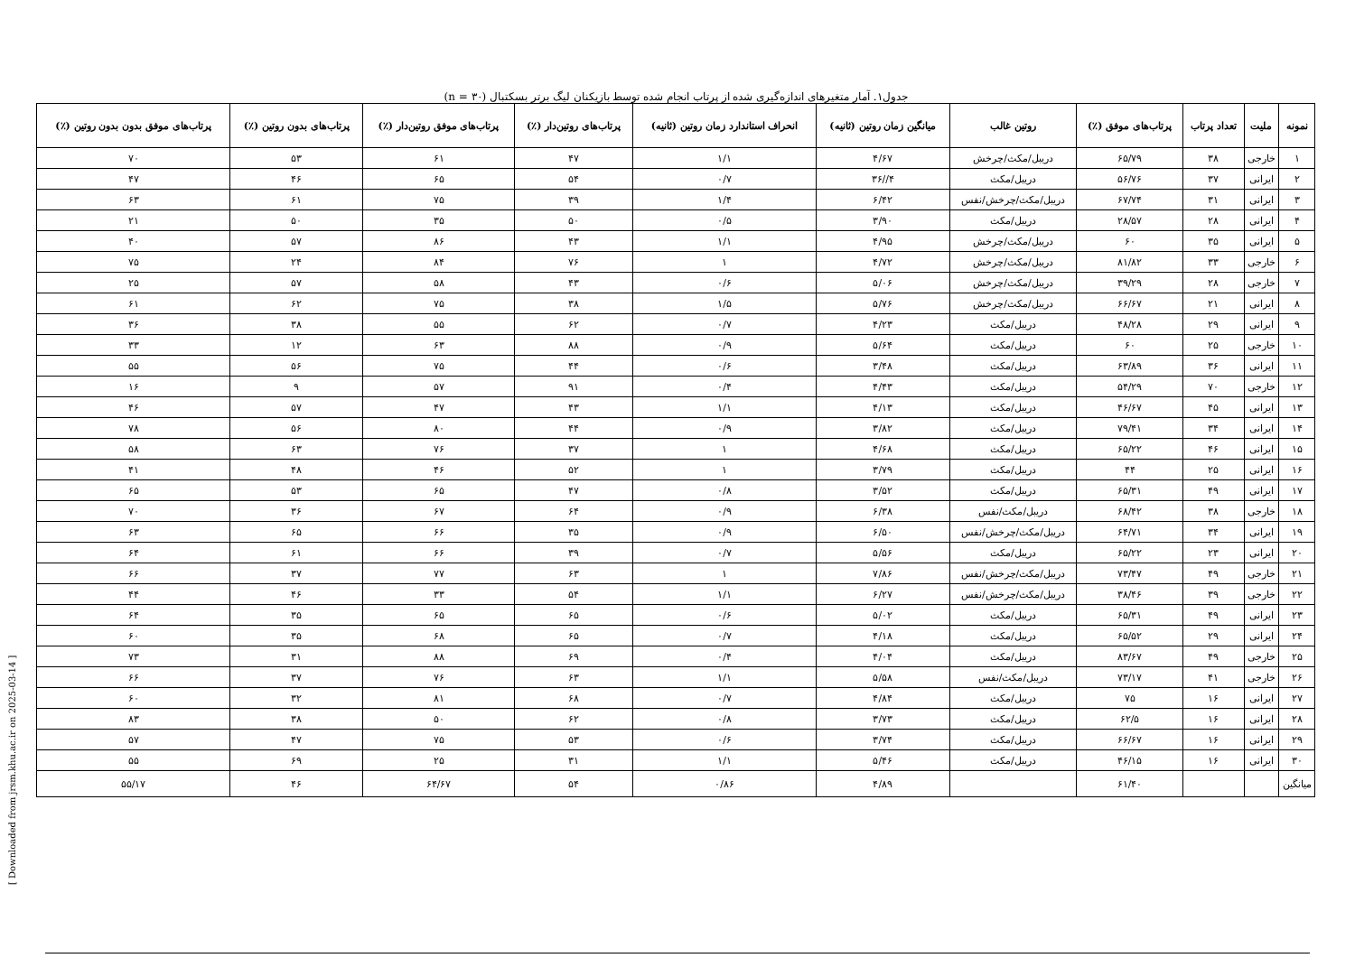[ Downloaded from jrsm.khu.ac.ir on 2025-03-14 ]
جدول۱. آمار متغیرهای اندازه‌گیری شده از پرتاب انجام شده توسط بازیکنان لیگ برتر بسکتبال (n = ۳۰)
| نمونه | ملیت | تعداد پرتاب | پرتاب‌های موفق (٪) | روتین غالب | میانگین زمان روتین (ثانیه) | انحراف استاندارد زمان روتین (ثانیه) | پرتاب‌های روتین‌دار (٪) | پرتاب‌های موفق روتین‌دار (٪) | پرتاب‌های بدون روتین (٪) | پرتاب‌های موفق بدون بدون روتین (٪) |
| --- | --- | --- | --- | --- | --- | --- | --- | --- | --- | --- |
| ۱ | خارجی | ۳۸ | ۶۵/۷۹ | دریبل/مکث/چرخش | ۴/۶۷ | ۱/۱ | ۴۷ | ۶۱ | ۵۳ | ۷۰ |
| ۲ | ایرانی | ۳۷ | ۵۶/۷۶ | دریبل/مکث | ۴//۳۶ | ۰/۷ | ۵۴ | ۶۵ | ۴۶ | ۴۷ |
| ۳ | ایرانی | ۳۱ | ۶۷/۷۴ | دریبل/مکث/چرخش/نفس | ۶/۴۲ | ۱/۴ | ۳۹ | ۷۵ | ۶۱ | ۶۳ |
| ۴ | ایرانی | ۲۸ | ۲۸/۵۷ | دریبل/مکث | ۳/۹۰ | ۰/۵ | ۵۰ | ۳۵ | ۵۰ | ۲۱ |
| ۵ | ایرانی | ۳۵ | ۶۰ | دریبل/مکث/چرخش | ۴/۹۵ | ۱/۱ | ۴۳ | ۸۶ | ۵۷ | ۴۰ |
| ۶ | خارجی | ۳۳ | ۸۱/۸۲ | دریبل/مکث/چرخش | ۴/۷۲ | ۱ | ۷۶ | ۸۴ | ۲۴ | ۷۵ |
| ۷ | خارجی | ۲۸ | ۳۹/۲۹ | دریبل/مکث/چرخش | ۵/۰۶ | ۰/۶ | ۴۳ | ۵۸ | ۵۷ | ۲۵ |
| ۸ | ایرانی | ۲۱ | ۶۶/۶۷ | دریبل/مکث/چرخش | ۵/۷۶ | ۱/۵ | ۳۸ | ۷۵ | ۶۲ | ۶۱ |
| ۹ | ایرانی | ۲۹ | ۴۸/۲۸ | دریبل/مکث | ۴/۲۳ | ۰/۷ | ۶۲ | ۵۵ | ۳۸ | ۳۶ |
| ۱۰ | خارجی | ۲۵ | ۶۰ | دریبل/مکث | ۵/۶۴ | ۰/۹ | ۸۸ | ۶۳ | ۱۲ | ۳۳ |
| ۱۱ | ایرانی | ۳۶ | ۶۳/۸۹ | دریبل/مکث | ۳/۴۸ | ۰/۶ | ۴۴ | ۷۵ | ۵۶ | ۵۵ |
| ۱۲ | خارجی | ۷۰ | ۵۴/۲۹ | دریبل/مکث | ۴/۴۳ | ۰/۴ | ۹۱ | ۵۷ | ۹ | ۱۶ |
| ۱۳ | ایرانی | ۴۵ | ۴۶/۶۷ | دریبل/مکث | ۴/۱۳ | ۱/۱ | ۴۳ | ۴۷ | ۵۷ | ۴۶ |
| ۱۴ | ایرانی | ۳۴ | ۷۹/۴۱ | دریبل/مکث | ۳/۸۲ | ۰/۹ | ۴۴ | ۸۰ | ۵۶ | ۷۸ |
| ۱۵ | ایرانی | ۴۶ | ۶۵/۲۲ | دریبل/مکث | ۴/۶۸ | ۱ | ۳۷ | ۷۶ | ۶۳ | ۵۸ |
| ۱۶ | ایرانی | ۲۵ | ۴۴ | دریبل/مکث | ۳/۷۹ | ۱ | ۵۲ | ۴۶ | ۴۸ | ۴۱ |
| ۱۷ | ایرانی | ۴۹ | ۶۵/۳۱ | دریبل/مکث | ۳/۵۲ | ۰/۸ | ۴۷ | ۶۵ | ۵۳ | ۶۵ |
| ۱۸ | خارجی | ۳۸ | ۶۸/۴۲ | دریبل/مکث/نفس | ۶/۳۸ | ۰/۹ | ۶۴ | ۶۷ | ۳۶ | ۷۰ |
| ۱۹ | ایرانی | ۳۴ | ۶۴/۷۱ | دریبل/مکث/چرخش/نفس | ۶/۵۰ | ۰/۹ | ۳۵ | ۶۶ | ۶۵ | ۶۳ |
| ۲۰ | ایرانی | ۲۳ | ۶۵/۲۲ | دریبل/مکث | ۵/۵۶ | ۰/۷ | ۳۹ | ۶۶ | ۶۱ | ۶۴ |
| ۲۱ | خارجی | ۴۹ | ۷۳/۴۷ | دریبل/مکث/چرخش/نفس | ۷/۸۶ | ۱ | ۶۳ | ۷۷ | ۳۷ | ۶۶ |
| ۲۲ | خارجی | ۳۹ | ۳۸/۴۶ | دریبل/مکث/چرخش/نفس | ۶/۲۷ | ۱/۱ | ۵۴ | ۳۳ | ۴۶ | ۴۴ |
| ۲۳ | ایرانی | ۴۹ | ۶۵/۳۱ | دریبل/مکث | ۵/۰۲ | ۰/۶ | ۶۵ | ۶۵ | ۳۵ | ۶۴ |
| ۲۴ | ایرانی | ۲۹ | ۶۵/۵۲ | دریبل/مکث | ۴/۱۸ | ۰/۷ | ۶۵ | ۶۸ | ۳۵ | ۶۰ |
| ۲۵ | خارجی | ۴۹ | ۸۳/۶۷ | دریبل/مکث | ۴/۰۴ | ۰/۴ | ۶۹ | ۸۸ | ۳۱ | ۷۳ |
| ۲۶ | خارجی | ۴۱ | ۷۳/۱۷ | دریبل/مکث/نفس | ۵/۵۸ | ۱/۱ | ۶۳ | ۷۶ | ۳۷ | ۶۶ |
| ۲۷ | ایرانی | ۱۶ | ۷۵ | دریبل/مکث | ۴/۸۴ | ۰/۷ | ۶۸ | ۸۱ | ۳۲ | ۶۰ |
| ۲۸ | ایرانی | ۱۶ | ۶۲/۵ | دریبل/مکث | ۳/۷۳ | ۰/۸ | ۶۲ | ۵۰ | ۳۸ | ۸۳ |
| ۲۹ | ایرانی | ۱۶ | ۶۶/۶۷ | دریبل/مکث | ۳/۷۴ | ۰/۶ | ۵۳ | ۷۵ | ۴۷ | ۵۷ |
| ۳۰ | ایرانی | ۱۶ | ۴۶/۱۵ | دریبل/مکث | ۵/۴۶ | ۱/۱ | ۳۱ | ۲۵ | ۶۹ | ۵۵ |
| میانگین | | | ۶۱/۴۰ | | ۴/۸۹ | ۰/۸۶ | ۵۴ | ۶۴/۶۷ | ۴۶ | ۵۵/۱۷ |